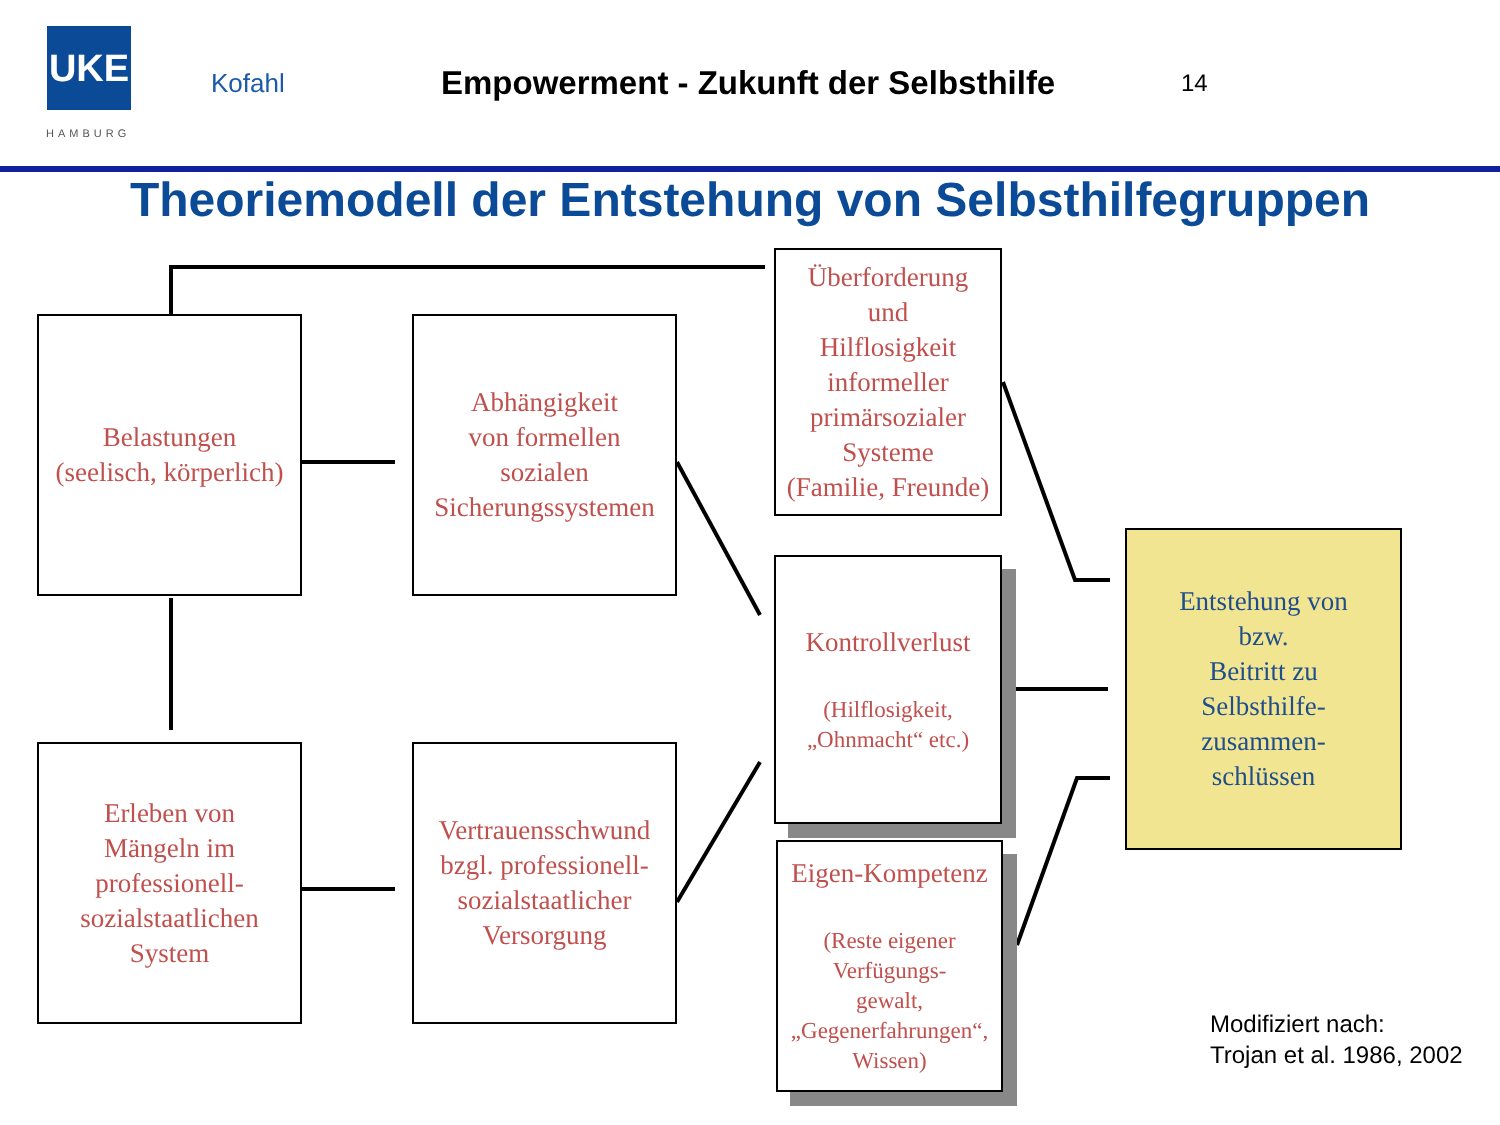UKE
Kofahl
Empowerment - Zukunft der Selbsthilfe
14
HAMBURG
Theoriemodell der Entstehung von Selbsthilfegruppen
Belastungen
(seelisch, körperlich)
Abhängigkeit
von formellen
sozialen
Sicherungssystemen
Überforderung
und
Hilflosigkeit
informeller
primärsozialer
Systeme
(Familie, Freunde)
Kontrollverlust
(Hilflosigkeit,
„Ohnmacht“ etc.)
Eigen-Kompetenz
(Reste eigener
Verfügungs-
gewalt,
„Gegenerfahrungen“,
Wissen)
Entstehung von
bzw.
Beitritt zu
Selbsthilfe-
zusammen-
schlüssen
Erleben von
Mängeln im
professionell-
sozialstaatlichen
System
Vertrauensschwund
bzgl. professionell-
sozialstaatlicher
Versorgung
Modifiziert nach:
Trojan et al. 1986, 2002